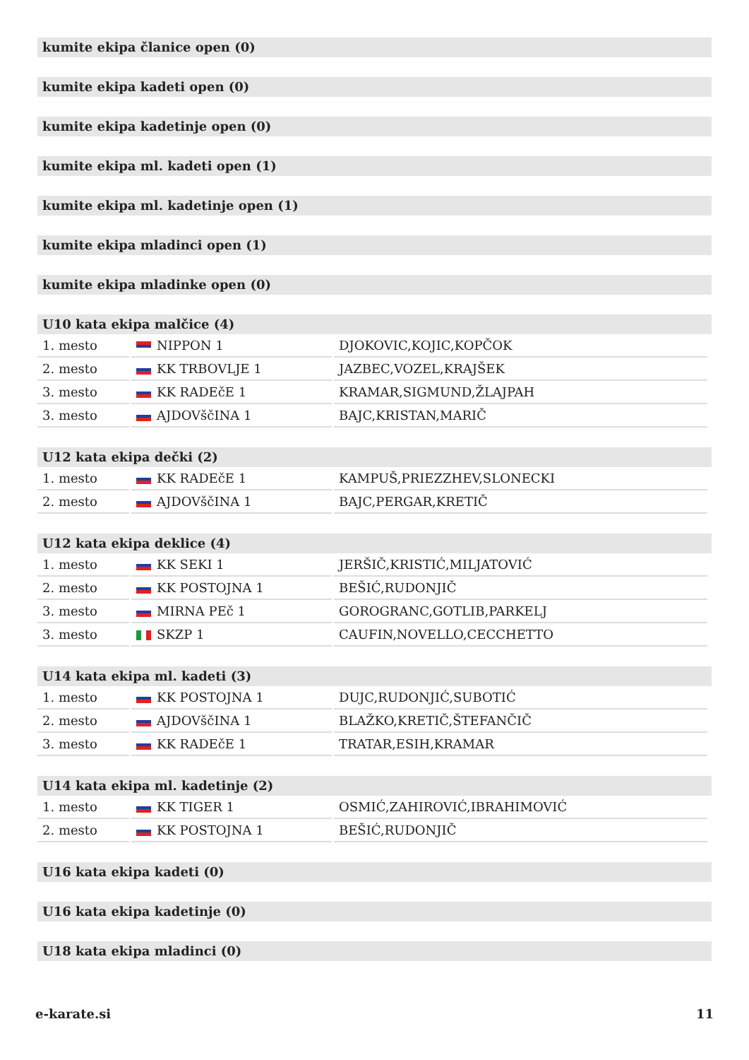kumite ekipa članice open (0)
kumite ekipa kadeti open (0)
kumite ekipa kadetinje open (0)
kumite ekipa ml. kadeti open (1)
kumite ekipa ml. kadetinje open (1)
kumite ekipa mladinci open (1)
kumite ekipa mladinke open (0)
U10 kata ekipa malčice (4)
| 1. mesto | NIPPON 1 | DJOKOVIC,KOJIC,KOPČOK |
| 2. mesto | KK TRBOVLJE 1 | JAZBEC,VOZEL,KRAJŠEK |
| 3. mesto | KK RADEčE 1 | KRAMAR,SIGMUND,ŽLAJPAH |
| 3. mesto | AJDOVščINA 1 | BAJC,KRISTAN,MARIČ |
U12 kata ekipa dečki (2)
| 1. mesto | KK RADEčE 1 | KAMPUŠ,PRIEZZHEV,SLONECKI |
| 2. mesto | AJDOVščINA 1 | BAJC,PERGAR,KRETIČ |
U12 kata ekipa deklice (4)
| 1. mesto | KK SEKI 1 | JERŠIČ,KRISTIĆ,MILJATOVIĆ |
| 2. mesto | KK POSTOJNA 1 | BEŠIĆ,RUDONJIČ |
| 3. mesto | MIRNA PEč 1 | GOROGRANC,GOTLIB,PARKELJ |
| 3. mesto | SKZP 1 | CAUFIN,NOVELLO,CECCHETTO |
U14 kata ekipa ml. kadeti (3)
| 1. mesto | KK POSTOJNA 1 | DUJC,RUDONJIĆ,SUBOTIĆ |
| 2. mesto | AJDOVščINA 1 | BLAŽKO,KRETIČ,ŠTEFANČIČ |
| 3. mesto | KK RADEčE 1 | TRATAR,ESIH,KRAMAR |
U14 kata ekipa ml. kadetinje (2)
| 1. mesto | KK TIGER 1 | OSMIĆ,ZAHIROVIĆ,IBRAHIMOVIĆ |
| 2. mesto | KK POSTOJNA 1 | BEŠIĆ,RUDONJIČ |
U16 kata ekipa kadeti (0)
U16 kata ekipa kadetinje (0)
U18 kata ekipa mladinci (0)
e-karate.si 11